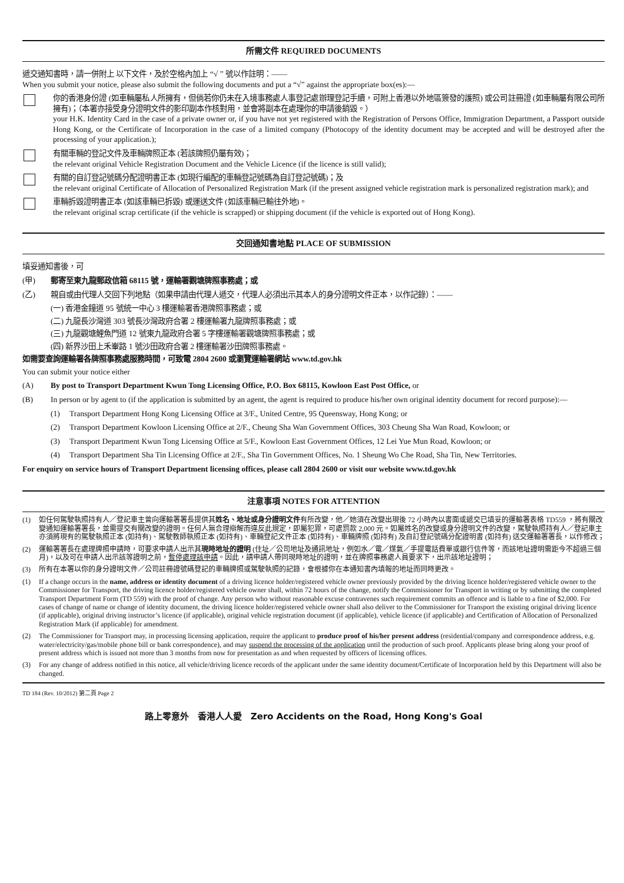所需文件 REQUIRED DOCUMENTS
遞交通知書時，請一併附上 以下文件，及於空格內加上 “√ ” 號以作註明：——
When you submit your notice, please also submit the following documents and put a “√” against the appropriate box(es):—
你的香港身份證 (如車輛屬私人所擁有，但倘若你仍未在入境事務處人事登記處辦理登記手續，可附上香港以外地區簽發的護照) 或公司註冊證 (如車輛屬有限公司所擁有)；（本署亦接受身分證明文件的影印副本作核對用，並會將副本在處理你的申請後銷毀。）
your H.K. Identity Card in the case of a private owner or, if you have not yet registered with the Registration of Persons Office, Immigration Department, a Passport outside Hong Kong, or the Certificate of Incorporation in the case of a limited company (Photocopy of the identity document may be accepted and will be destroyed after the processing of your application.);
有關車輛的登記文件及車輛牌照正本 (若該牌照仍屬有效)；
the relevant original Vehicle Registration Document and the Vehicle Licence (if the licence is still valid);
有關的自訂登記號碼分配證明書正本 (如現行編配的車輛登記號碼為自訂登記號碼)；及
the relevant original Certificate of Allocation of Personalized Registration Mark (if the present assigned vehicle registration mark is personalized registration mark); and
車輛拆毀證明書正本 (如該車輛已拆毀) 或運送文件 (如該車輛已輸往外地)。
the relevant original scrap certificate (if the vehicle is scrapped) or shipping document (if the vehicle is exported out of Hong Kong).
交回通知書地點 PLACE OF SUBMISSION
填妥通知書後，可
(甲) 郵寄至東九龍郵政信箱 68115 號，運輸署觀塘牌照事務處；或
(乙) 親自或由代理人交回下列地點（如果申請由代理人遞交，代理人必須出示其本人的身分證明文件正本，以作記錄）：——
(一) 香港金鐘道 95 號統一中心 3 樓運輸署香港牌照事務處；或
(二) 九龍長沙灣道 303 號長沙灣政府合署 2 樓運輸署九龍牌照事務處；或
(三) 九龍觀塘鯉魚門道 12 號東九龍政府合署 5 字樓運輸署觀塘牌照事務處；或
(四) 新界沙田上禾輋路 1 號沙田政府合署 2 樓運輸署沙田牌照事務處。
如需要查詢運輸署各牌照事務處服務時間，可致電 2804 2600 或瀏覽運輸署網站 www.td.gov.hk
You can submit your notice either
(A) By post to Transport Department Kwun Tong Licensing Office, P.O. Box 68115, Kowloon East Post Office, or
(B) In person or by agent to (if the application is submitted by an agent, the agent is required to produce his/her own original identity document for record purpose):—
(1) Transport Department Hong Kong Licensing Office at 3/F., United Centre, 95 Queensway, Hong Kong; or
(2) Transport Department Kowloon Licensing Office at 2/F., Cheung Sha Wan Government Offices, 303 Cheung Sha Wan Road, Kowloon; or
(3) Transport Department Kwun Tong Licensing Office at 5/F., Kowloon East Government Offices, 12 Lei Yue Mun Road, Kowloon; or
(4) Transport Department Sha Tin Licensing Office at 2/F., Sha Tin Government Offices, No. 1 Sheung Wo Che Road, Sha Tin, New Territories.
For enquiry on service hours of Transport Department licensing offices, please call 2804 2600 or visit our website www.td.gov.hk
注意事項 NOTES FOR ATTENTION
(1) 如任何駕駛執照持有人／登記車主曾向運輸署署長提供其姓名、地址或身分證明文件有所改變，他／她須在改變出現後 72 小時內以書面或遞交已填妥的運輸署表格 TD559 ，將有關改變通知運輸署署長，並需提交有關改變的證明。任何人無合理辯解而違反此規定，即屬犯罪，可處罰款 2,000 元。如屬姓名的改變或身分證明文件的改變，駕駛執照持有人／登記車主亦須將現有的駕駛執照正本 (如持有)、駕駛教師執照正本 (如持有)、車輛登記文件正本 (如持有)、車輛牌照 (如持有) 及自訂登記號碼分配證明書 (如持有) 送交運輸署署長，以作修改；
(2) 運輸署署長在處理牌照申請時，可要求申請人出示其現時地址的證明 (住址／公司地址及通訊地址，例如水／電／煤氣／手提電話費單或銀行信件等，而該地址證明需距今不超過三個月)，以及可在申請人出示該等證明之前，暫停處理該申請。因此，請申請人帶同現時地址的證明，並在牌照事務處人員要求下，出示該地址證明；
(3) 所有在本署以你的身分證明文件／公司註冊證號碼登記的車輛牌照或駕駛執照的記錄，會根據你在本通知書內填報的地址而同時更改。
(1) If a change occurs in the name, address or identity document of a driving licence holder/registered vehicle owner previously provided by the driving licence holder/registered vehicle owner to the Commissioner for Transport, the driving licence holder/registered vehicle owner shall, within 72 hours of the change, notify the Commissioner for Transport in writing or by submitting the completed Transport Department Form (TD 559) with the proof of change. Any person who without reasonable excuse contravenes such requirement commits an offence and is liable to a fine of $2,000. For cases of change of name or change of identity document, the driving licence holder/registered vehicle owner shall also deliver to the Commissioner for Transport the existing original driving licence (if applicable), original driving instructor’s licence (if applicable), original vehicle registration document (if applicable), vehicle licence (if applicable) and Certification of Allocation of Personalized Registration Mark (if applicable) for amendment.
(2) The Commissioner for Transport may, in processing licensing application, require the applicant to produce proof of his/her present address (residential/company and correspondence address, e.g. water/electricity/gas/mobile phone bill or bank correspondence), and may suspend the processing of the application until the production of such proof. Applicants please bring along your proof of present address which is issued not more than 3 months from now for presentation as and when requested by officers of licensing offices.
(3) For any change of address notified in this notice, all vehicle/driving licence records of the applicant under the same identity document/Certificate of Incorporation held by this Department will also be changed.
TD 184 (Rev. 10/2012) 第二頁 Page 2
路上零意外　香港人人愛　Zero Accidents on the Road, Hong Kong's Goal